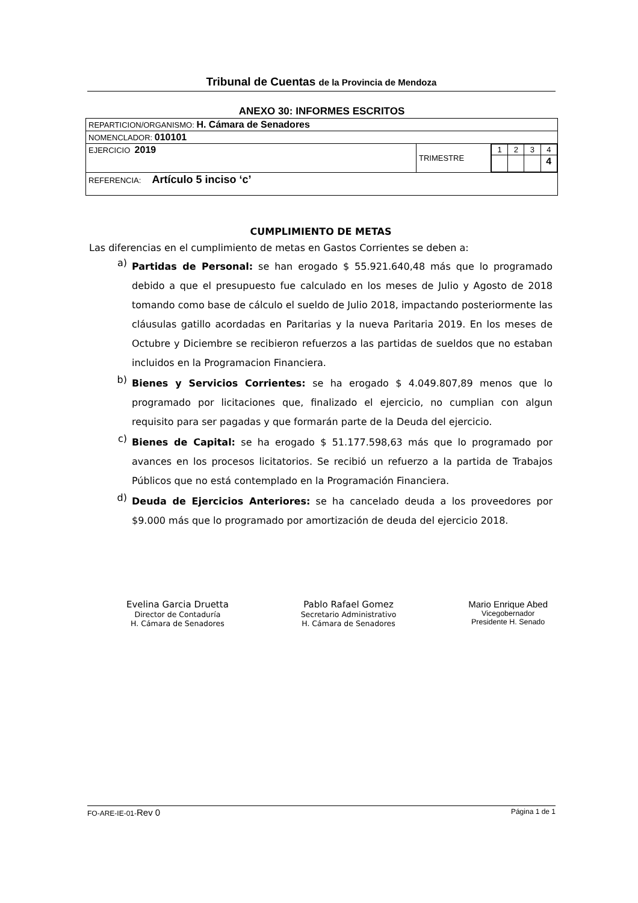Tribunal de Cuentas de la Provincia de Mendoza
ANEXO 30: INFORMES ESCRITOS
| REPARTICION/ORGANISMO: H. Cámara de Senadores | | |
| NOMENCLADOR: 010101 | | |
| EJERCICIO 2019 | TRIMESTRE | / 1 / 2 / 3 / 4 / / / / / 4 / |
| REFERENCIA: Artículo 5 inciso ‘c’ | | |
CUMPLIMIENTO DE METAS
Las diferencias en el cumplimiento de metas en Gastos Corrientes se deben a:
a) Partidas de Personal: se han erogado $ 55.921.640,48 más que lo programado debido a que el presupuesto fue calculado en los meses de Julio y Agosto de 2018 tomando como base de cálculo el sueldo de Julio 2018, impactando posteriormente las cláusulas gatillo acordadas en Paritarias y la nueva Paritaria 2019. En los meses de Octubre y Diciembre se recibieron refuerzos a las partidas de sueldos que no estaban incluidos en la Programacion Financiera.
b) Bienes y Servicios Corrientes: se ha erogado $ 4.049.807,89 menos que lo programado por licitaciones que, finalizado el ejercicio, no cumplian con algun requisito para ser pagadas y que formarán parte de la Deuda del ejercicio.
c) Bienes de Capital: se ha erogado $ 51.177.598,63 más que lo programado por avances en los procesos licitatorios. Se recibió un refuerzo a la partida de Trabajos Públicos que no está contemplado en la Programación Financiera.
d) Deuda de Ejercicios Anteriores: se ha cancelado deuda a los proveedores por $9.000 más que lo programado por amortización de deuda del ejercicio 2018.
Evelina Garcia Druetta
Director de Contaduría
H. Cámara de Senadores
Pablo Rafael Gomez
Secretario Administrativo
H. Cámara de Senadores
Mario Enrique Abed
Vicegobernador
Presidente H. Senado
FO-ARE-IE-01-Rev 0 Página 1 de 1